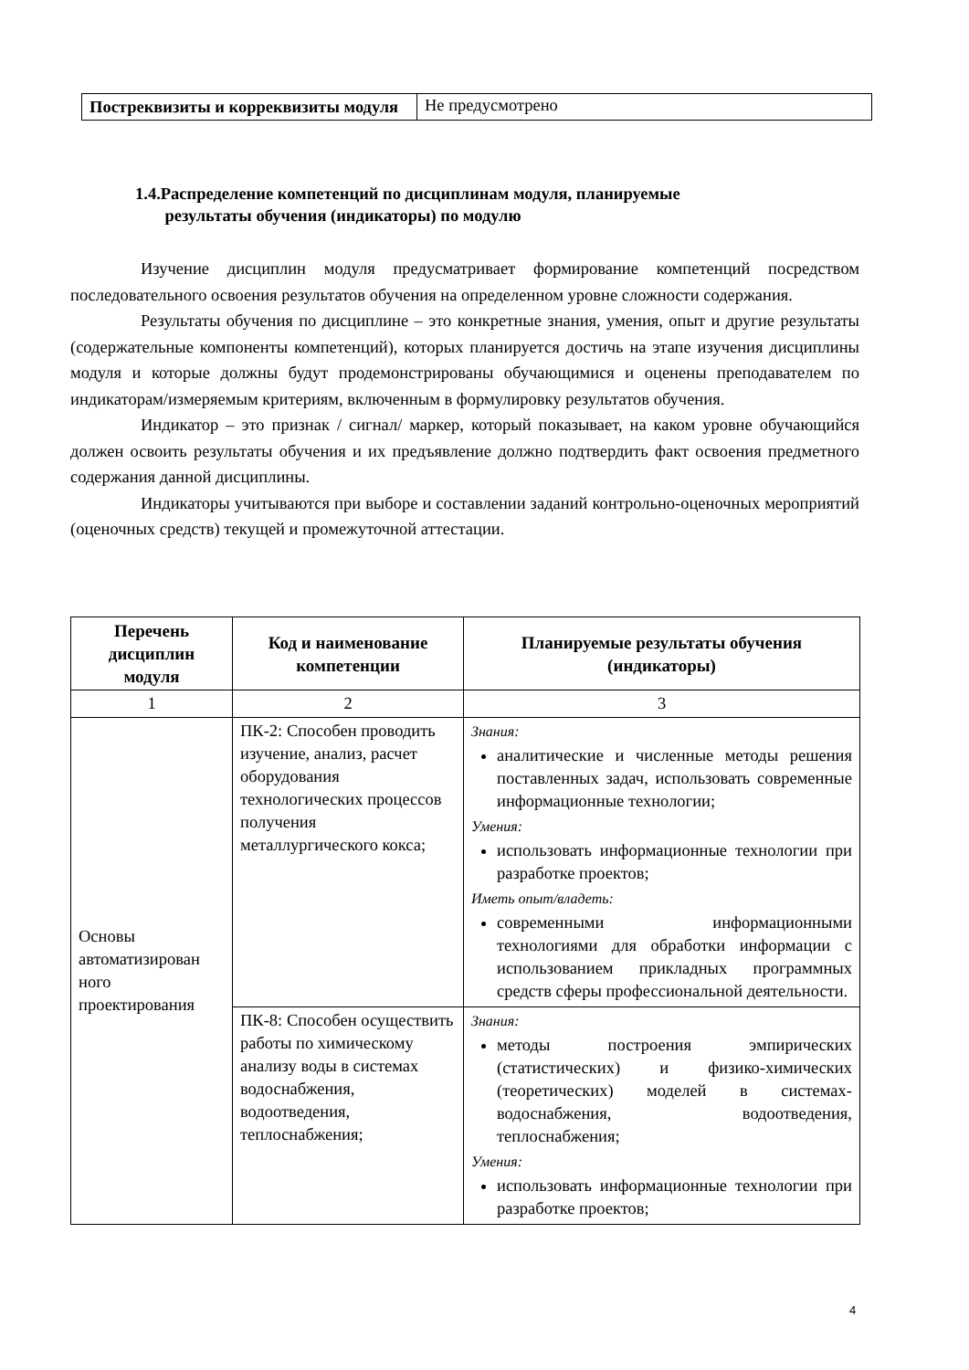| Постреквизиты и корреквизиты модуля | Не предусмотрено |
1.4.Распределение компетенций по дисциплинам модуля, планируемые
результаты обучения (индикаторы) по модулю
Изучение дисциплин модуля предусматривает формирование компетенций посредством последовательного освоения результатов обучения на определенном уровне сложности содержания.
Результаты обучения по дисциплине – это конкретные знания, умения, опыт и другие результаты (содержательные компоненты компетенций), которых планируется достичь на этапе изучения дисциплины модуля и которые должны будут продемонстрированы обучающимися и оценены преподавателем по индикаторам/измеряемым критериям, включенным в формулировку результатов обучения.
Индикатор – это признак / сигнал/ маркер, который показывает, на каком уровне обучающийся должен освоить результаты обучения и их предъявление должно подтвердить факт освоения предметного содержания данной дисциплины.
Индикаторы учитываются при выборе и составлении заданий контрольно-оценочных мероприятий (оценочных средств) текущей и промежуточной аттестации.
| Перечень дисциплин модуля | Код и наименование компетенции | Планируемые результаты обучения (индикаторы) |
| --- | --- | --- |
| 1 | 2 | 3 |
| Основы автоматизирован ного проектирования | ПК-2: Способен проводить изучение, анализ, расчет оборудования технологических процессов получения металлургического кокса; | Знания: аналитические и численные методы решения поставленных задач, использовать современные информационные технологии; Умения: использовать информационные технологии при разработке проектов; Иметь опыт/владеть: современными информационными технологиями для обработки информации с использованием прикладных программных средств сферы профессиональной деятельности. |
| | ПК-8: Способен осуществить работы по химическому анализу воды в системах водоснабжения, водоотведения, теплоснабжения; | Знания: методы построения эмпирических (статистических) и физико-химических (теоретических) моделей в системах-водоснабжения, водоотведения, теплоснабжения; Умения: использовать информационные технологии при разработке проектов; |
4